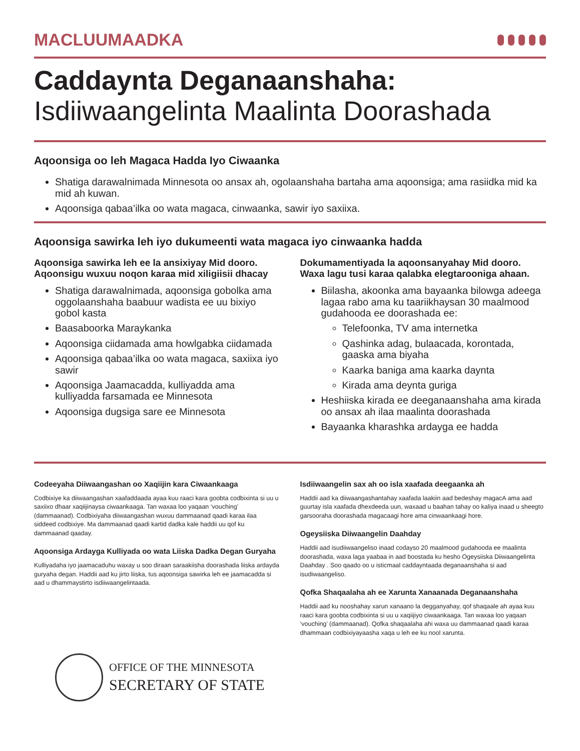MACLUUMAADKA
Caddaynta Deganaanshaha:
Isdiiwaangelinta Maalinta Doorashada
Aqoonsiga oo leh Magaca Hadda Iyo Ciwaanka
Shatiga darawalnimada Minnesota oo ansax ah, ogolaanshaha bartaha ama aqoonsiga; ama rasiidka mid ka mid ah kuwan.
Aqoonsiga qabaa’ilka oo wata magaca, cinwaanka, sawir iyo saxiixa.
Aqoonsiga sawirka leh iyo dukumeenti wata magaca iyo cinwaanka hadda
Aqoonsiga sawirka leh ee la ansixiyay Mid dooro. Aqoonsigu wuxuu noqon karaa mid xiligiisii dhacay
Shatiga darawalnimada, aqoonsiga gobolka ama oggolaanshaha baabuur wadista ee uu bixiyo gobol kasta
Baasaboorka Maraykanka
Aqoonsiga ciidamada ama howlgabka ciidamada
Aqoonsiga qabaa’ilka oo wata magaca, saxiixa iyo sawir
Aqoonsiga Jaamacadda, kulliyadda ama kulliyadda farsamada ee Minnesota
Aqoonsiga dugsiga sare ee Minnesota
Dokumamentiyada la aqoonsanyahay Mid dooro. Waxa lagu tusi karaa qalabka elegtarooniga ahaan.
Biilasha, akoonka ama bayaanka bilowga adeega lagaa rabo ama ku taariikhaysan 30 maalmood gudahooda ee doorashada ee:
Telefoonka, TV ama internetka
Qashinka adag, bulaacada, korontada, gaaska ama biyaha
Kaarka baniga ama kaarka daynta
Kirada ama deynta guriga
Heshiiska kirada ee deeganaanshaha ama kirada oo ansax ah ilaa maalinta doorashada
Bayaanka kharashka ardayga ee hadda
Codeeyaha Diiwaangashan oo Xaqiijin kara Ciwaankaaga
Codbixiye ka diiwaangashan xaafaddaada ayaa kuu raaci kara goobta codbixinta si uu u saxiixo dhaar xaqiijinaysa ciwaankaaga. Tan waxaa loo yaqaan ‘vouching’ (dammaanad). Codbixiyaha diiwaangashan wuxuu dammaanad qaadi karaa ilaa siddeed codbixiye. Ma dammaanad qaadi kartid dadka kale haddii uu qof ku dammaanad qaaday.
Aqoonsiga Ardayga Kulliyada oo wata Liiska Dadka Degan Guryaha
Kulliyadaha iyo jaamacaduhu waxay u soo diraan saraakiisha doorashada liiska ardayda guryaha degan. Haddii aad ku jirto liiska, tus aqoonsiga sawirka leh ee jaamacadda si aad u dhammaystirto isdiiwaangelintaada.
Isdiiwaangelin sax ah oo isla xaafada deegaanka ah
Haddii aad ka diiwaangashantahay xaafada laakiin aad bedeshay magacA ama aad guurtay isla xaafada dhexdeeda uun, waxaad u baahan tahay oo kaliya inaad u sheegto garsooraha doorashada magacaagi hore ama cinwaankaagi hore.
Ogeysiiska Diiwaangelin Daahday
Haddii aad isudiiwaangeliso inaad codayso 20 maalmood gudahooda ee maalinta doorashada, waxa laga yaabaa in aad boostada ku hesho Ogeysiiska Diiwaangelinta Daahday . Soo qaado oo u isticmaal caddayntaada deganaanshaha si aad isudiwaangeliso.
Qofka Shaqaalaha ah ee Xarunta Xanaanada Deganaanshaha
Haddii aad ku nooshahay xarun xanaano la degganyahay, qof shaqaale ah ayaa kuu raaci kara goobta codbixinta si uu u xaqiijiyo ciwaankaaga. Tan waxaa loo yaqaan ‘vouching’ (dammaanad). Qofka shaqaalaha ahi waxa uu dammaanad qaadi karaa dhammaan codbixiyayaasha xaqa u leh ee ku nool xarunta.
OFFICE OF THE MINNESOTA
SECRETARY OF STATE